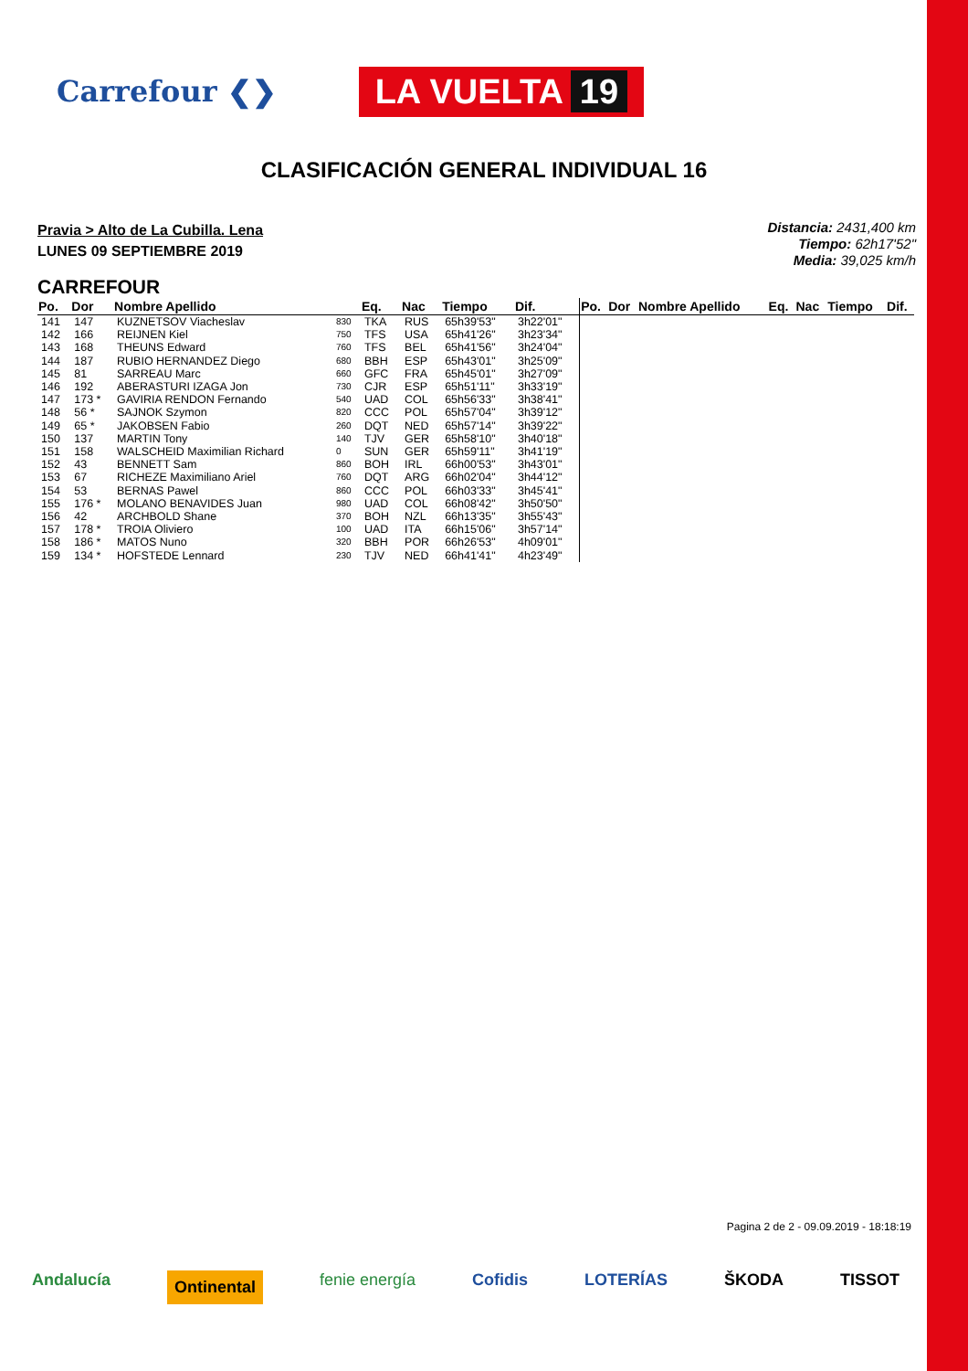Carrefour ❮❯
LA VUELTA 19
CLASIFICACIÓN GENERAL INDIVIDUAL 16
Pravia > Alto de La Cubilla. Lena
LUNES 09 SEPTIEMBRE 2019
Distancia: 2431,400 km
Tiempo: 62h17'52"
Media: 39,025 km/h
CARREFOUR
| Po. | Dor | Nombre Apellido | | Eq. | Nac | Tiempo | Dif. | Po. | Dor | Nombre Apellido | Eq. | Nac | Tiempo | Dif. |
| --- | --- | --- | --- | --- | --- | --- | --- | --- | --- | --- | --- | --- | --- | --- |
| 141 | 147 | KUZNETSOV Viacheslav | 830 | TKA | RUS | 65h39'53" | 3h22'01" | | | | | | | |
| 142 | 166 | REIJNEN Kiel | 750 | TFS | USA | 65h41'26" | 3h23'34" | | | | | | | |
| 143 | 168 | THEUNS Edward | 760 | TFS | BEL | 65h41'56" | 3h24'04" | | | | | | | |
| 144 | 187 | RUBIO HERNANDEZ Diego | 680 | BBH | ESP | 65h43'01" | 3h25'09" | | | | | | | |
| 145 | 81 | SARREAU Marc | 660 | GFC | FRA | 65h45'01" | 3h27'09" | | | | | | | |
| 146 | 192 | ABERASTURI IZAGA Jon | 730 | CJR | ESP | 65h51'11" | 3h33'19" | | | | | | | |
| 147 | 173 * | GAVIRIA RENDON Fernando | 540 | UAD | COL | 65h56'33" | 3h38'41" | | | | | | | |
| 148 | 56 * | SAJNOK Szymon | 820 | CCC | POL | 65h57'04" | 3h39'12" | | | | | | | |
| 149 | 65 * | JAKOBSEN Fabio | 260 | DQT | NED | 65h57'14" | 3h39'22" | | | | | | | |
| 150 | 137 | MARTIN Tony | 140 | TJV | GER | 65h58'10" | 3h40'18" | | | | | | | |
| 151 | 158 | WALSCHEID Maximilian Richard | 0 | SUN | GER | 65h59'11" | 3h41'19" | | | | | | | |
| 152 | 43 | BENNETT Sam | 860 | BOH | IRL | 66h00'53" | 3h43'01" | | | | | | | |
| 153 | 67 | RICHEZE Maximiliano Ariel | 760 | DQT | ARG | 66h02'04" | 3h44'12" | | | | | | | |
| 154 | 53 | BERNAS Pawel | 860 | CCC | POL | 66h03'33" | 3h45'41" | | | | | | | |
| 155 | 176 * | MOLANO BENAVIDES Juan | 980 | UAD | COL | 66h08'42" | 3h50'50" | | | | | | | |
| 156 | 42 | ARCHBOLD Shane | 370 | BOH | NZL | 66h13'35" | 3h55'43" | | | | | | | |
| 157 | 178 * | TROIA Oliviero | 100 | UAD | ITA | 66h15'06" | 3h57'14" | | | | | | | |
| 158 | 186 * | MATOS Nuno | 320 | BBH | POR | 66h26'53" | 4h09'01" | | | | | | | |
| 159 | 134 * | HOFSTEDE Lennard | 230 | TJV | NED | 66h41'41" | 4h23'49" | | | | | | | |
Pagina 2 de 2 - 09.09.2019 - 18:18:19
Andalucía Ontinental fenie energía Cofidis LOTERÍAS ŠKODA TISSOT